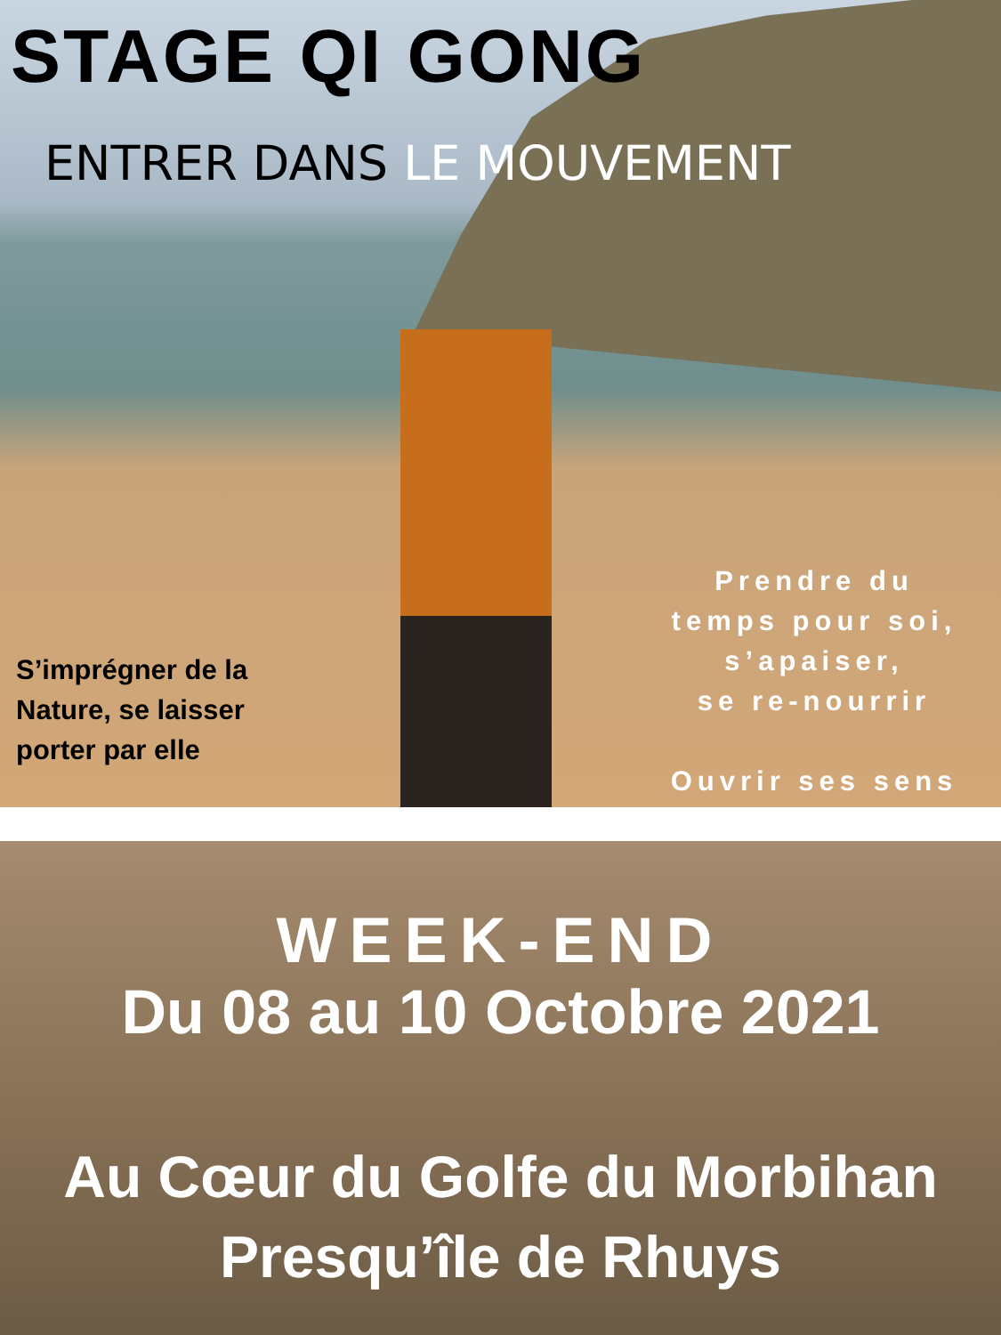STAGE QI GONG
ENTRER DANS LE MOUVEMENT
S’imprégner de la
Nature, se laisser
porter par elle
Prendre du
temps pour soi,
s’apaiser,
se re-nourrir
Ouvrir ses sens
WEEK-END
Du 08 au 10 Octobre 2021
Au Cœur du Golfe du Morbihan
Presqu’île de Rhuys